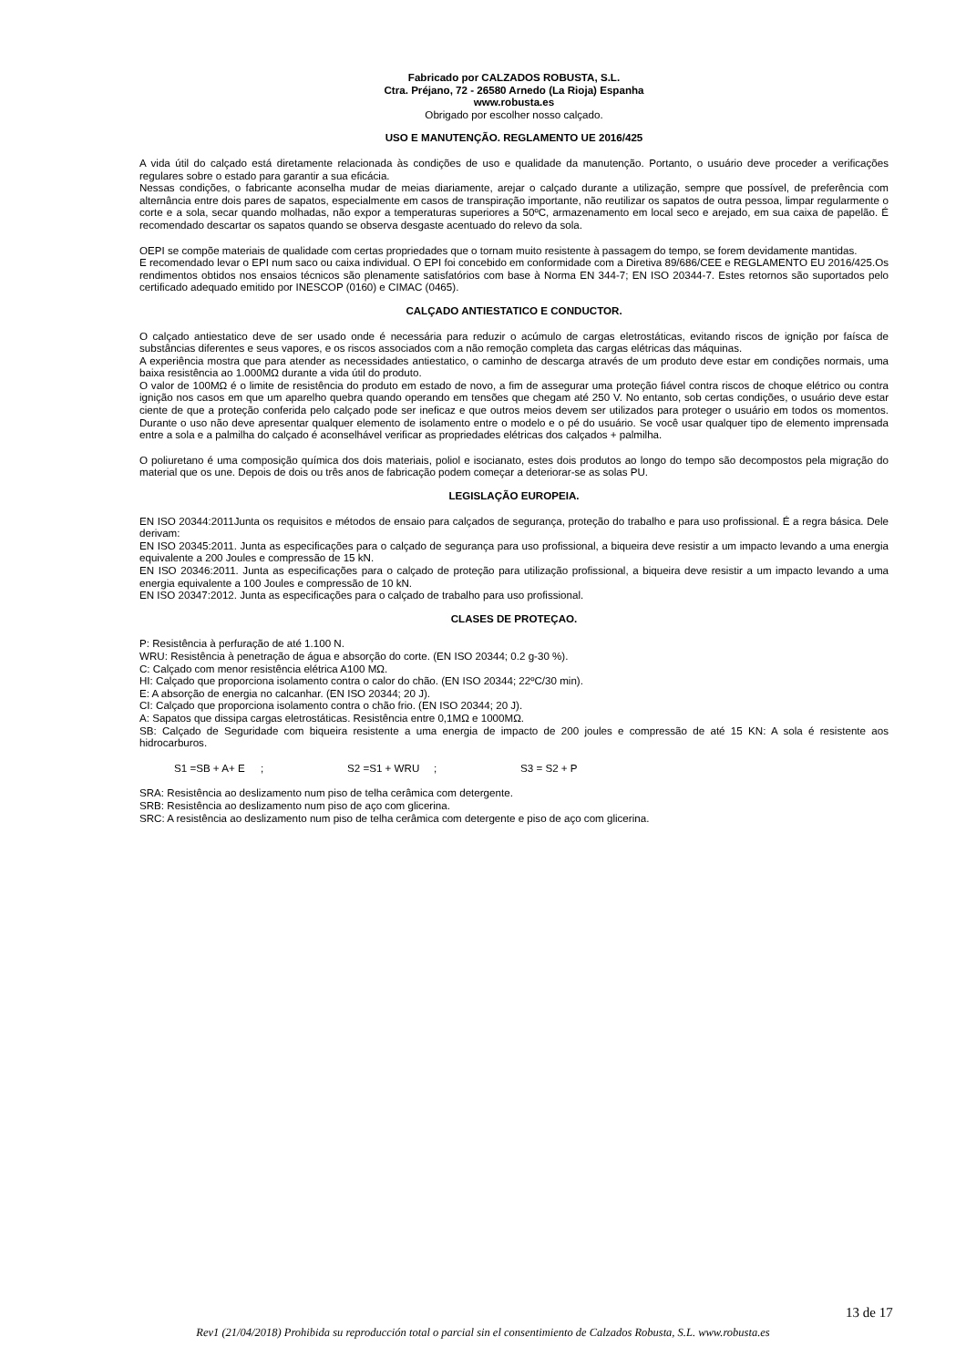Fabricado por CALZADOS ROBUSTA, S.L.
Ctra. Préjano, 72 - 26580 Arnedo (La Rioja) Espanha
www.robusta.es
Obrigado por escolher nosso calçado.
USO E MANUTENÇÃO. REGLAMENTO UE 2016/425
A vida útil do calçado está diretamente relacionada às condições de uso e qualidade da manutenção. Portanto, o usuário deve proceder a verificações regulares sobre o estado para garantir a sua eficácia.
Nessas condições, o fabricante aconselha mudar de meias diariamente, arejar o calçado durante a utilização, sempre que possível, de preferência com alternância entre dois pares de sapatos, especialmente em casos de transpiração importante, não reutilizar os sapatos de outra pessoa, limpar regularmente o corte e a sola, secar quando molhadas, não expor a temperaturas superiores a 50ºC, armazenamento em local seco e arejado, em sua caixa de papelão. É recomendado descartar os sapatos quando se observa desgaste acentuado do relevo da sola.
OEPI se compõe materiais de qualidade com certas propriedades que o tornam muito resistente à passagem do tempo, se forem devidamente mantidas.
E recomendado levar o EPI num saco ou caixa individual. O EPI foi concebido em conformidade com a Diretiva 89/686/CEE e REGLAMENTO EU 2016/425.Os rendimentos obtidos nos ensaios técnicos são plenamente satisfatórios com base à Norma EN 344-7; EN ISO 20344-7. Estes retornos são suportados pelo certificado adequado emitido por INESCOP (0160) e CIMAC (0465).
CALÇADO ANTIESTATICO E CONDUCTOR.
O calçado antiestatico deve de ser usado onde é necessária para reduzir o acúmulo de cargas eletrostáticas, evitando riscos de ignição por faísca de substâncias diferentes e seus vapores, e os riscos associados com a não remoção completa das cargas elétricas das máquinas.
A experiência mostra que para atender as necessidades antiestatico, o caminho de descarga através de um produto deve estar em condições normais, uma baixa resistência ao 1.000MΩ durante a vida útil do produto.
O valor de 100MΩ é o limite de resistência do produto em estado de novo, a fim de assegurar uma proteção fiável contra riscos de choque elétrico ou contra ignição nos casos em que um aparelho quebra quando operando em tensões que chegam até 250 V. No entanto, sob certas condições, o usuário deve estar ciente de que a proteção conferida pelo calçado pode ser ineficaz e que outros meios devem ser utilizados para proteger o usuário em todos os momentos. Durante o uso não deve apresentar qualquer elemento de isolamento entre o modelo e o pé do usuário. Se você usar qualquer tipo de elemento imprensada entre a sola e a palmilha do calçado é aconselhável verificar as propriedades elétricas dos calçados + palmilha.
O poliuretano é uma composição química dos dois materiais, poliol e isocianato, estes dois produtos ao longo do tempo são decompostos pela migração do material que os une. Depois de dois ou três anos de fabricação podem começar a deteriorar-se as solas PU.
LEGISLAÇÃO EUROPEIA.
EN ISO 20344:2011Junta os requisitos e métodos de ensaio para calçados de segurança, proteção do trabalho e para uso profissional. É a regra básica. Dele derivam:
EN ISO 20345:2011. Junta as especificações para o calçado de segurança para uso profissional, a biqueira deve resistir a um impacto levando a uma energia equivalente a 200 Joules e compressão de 15 kN.
EN ISO 20346:2011. Junta as especificações para o calçado de proteção para utilização profissional, a biqueira deve resistir a um impacto levando a uma energia equivalente a 100 Joules e compressão de 10 kN.
EN ISO 20347:2012. Junta as especificações para o calçado de trabalho para uso profissional.
CLASES DE PROTEÇAO.
P: Resistência à perfuração de até 1.100 N.
WRU: Resistência à penetração de água e absorção do corte. (EN ISO 20344; 0.2 g-30 %).
C: Calçado com menor resistência elétrica A100 MΩ.
HI: Calçado que proporciona isolamento contra o calor do chão. (EN ISO 20344; 22ºC/30 min).
E: A absorção de energia no calcanhar. (EN ISO 20344; 20 J).
CI: Calçado que proporciona isolamento contra o chão frio. (EN ISO 20344; 20 J).
A: Sapatos que dissipa cargas eletrostáticas. Resistência entre 0,1MΩ e 1000MΩ.
SB: Calçado de Seguridade com biqueira resistente a uma energia de impacto de 200 joules e compressão de até 15 KN: A sola é resistente aos hidrocarburos.
S1 =SB + A+ E; S2 =S1 + WRU; S3 = S2 + P
SRA: Resistência ao deslizamento num piso de telha cerâmica com detergente.
SRB: Resistência ao deslizamento num piso de aço com glicerina.
SRC: A resistência ao deslizamento num piso de telha cerâmica com detergente e piso de aço com glicerina.
13 de 17
Rev1 (21/04/2018) Prohibida su reproducción total o parcial sin el consentimiento de Calzados Robusta, S.L. www.robusta.es